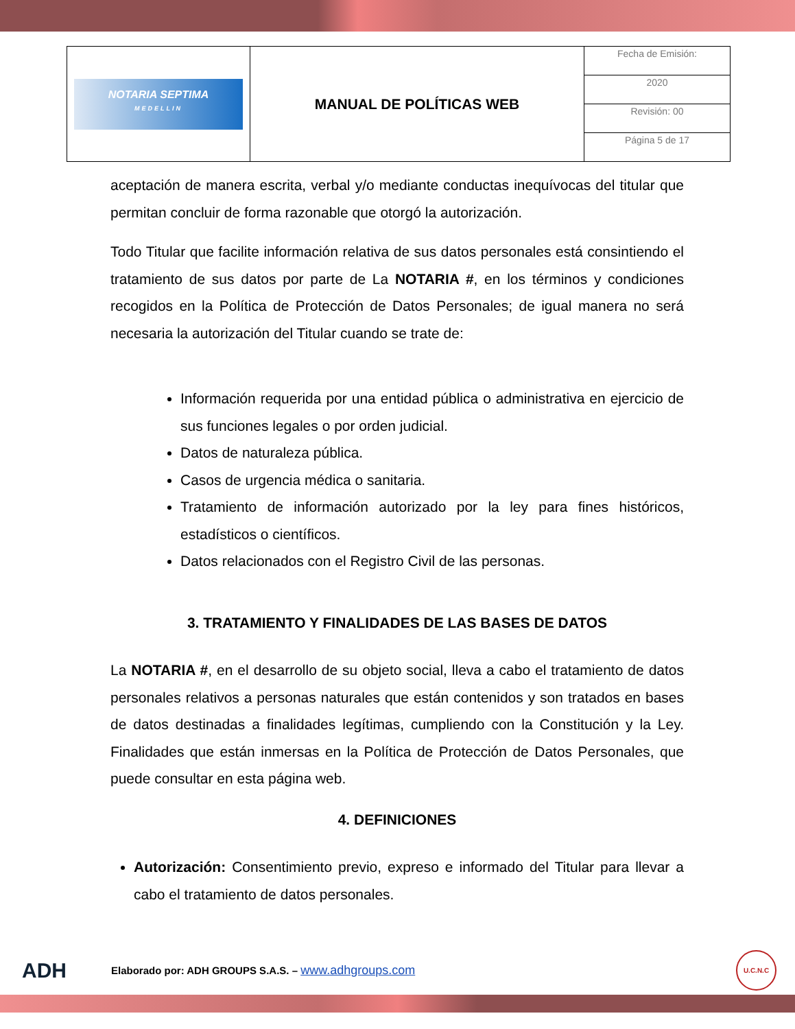| NOTARIA SEPTIMA MEDELLIN | MANUAL DE POLÍTICAS WEB | Fecha de Emisión: |
| | | 2020 |
| | | Revisión: 00 |
| | | Página 5 de 17 |
aceptación de manera escrita, verbal y/o mediante conductas inequívocas del titular que permitan concluir de forma razonable que otorgó la autorización.
Todo Titular que facilite información relativa de sus datos personales está consintiendo el tratamiento de sus datos por parte de La NOTARIA #, en los términos y condiciones recogidos en la Política de Protección de Datos Personales; de igual manera no será necesaria la autorización del Titular cuando se trate de:
Información requerida por una entidad pública o administrativa en ejercicio de sus funciones legales o por orden judicial.
Datos de naturaleza pública.
Casos de urgencia médica o sanitaria.
Tratamiento de información autorizado por la ley para fines históricos, estadísticos o científicos.
Datos relacionados con el Registro Civil de las personas.
3. TRATAMIENTO Y FINALIDADES DE LAS BASES DE DATOS
La NOTARIA #, en el desarrollo de su objeto social, lleva a cabo el tratamiento de datos personales relativos a personas naturales que están contenidos y son tratados en bases de datos destinadas a finalidades legítimas, cumpliendo con la Constitución y la Ley. Finalidades que están inmersas en la Política de Protección de Datos Personales, que puede consultar en esta página web.
4. DEFINICIONES
Autorización: Consentimiento previo, expreso e informado del Titular para llevar a cabo el tratamiento de datos personales.
ADH Elaborado por: ADH GROUPS S.A.S. – www.adhgroups.com U.C.N.C